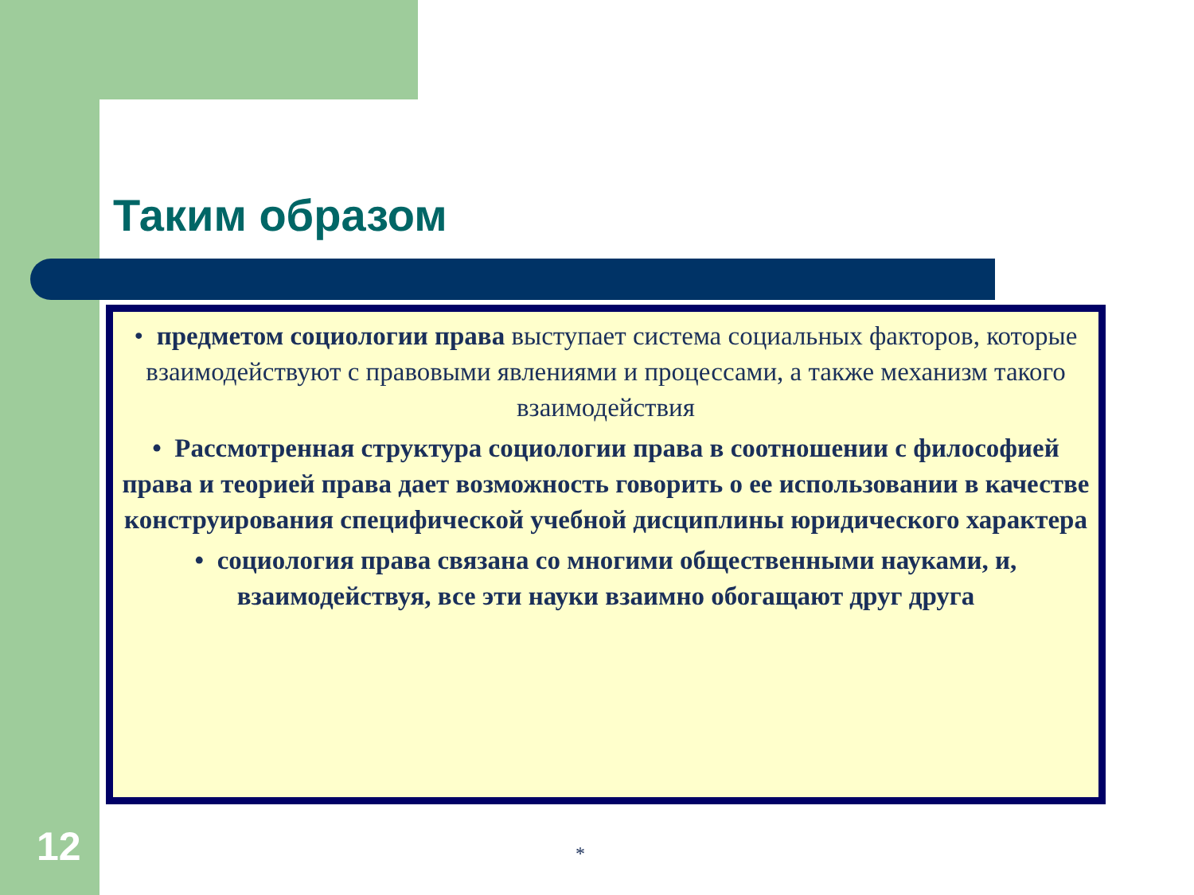Таким образом
• предметом социологии права выступает система социальных факторов, которые взаимодействуют с правовыми явлениями и процессами, а также механизм такого взаимодействия
• Рассмотренная структура социологии права в соотношении с философией права и теорией права дает возможность говорить о ее использовании в качестве конструирования специфической учебной дисциплины юридического характера
• социология права связана со многими общественными науками, и, взаимодействуя, все эти науки взаимно обогащают друг друга
12 *